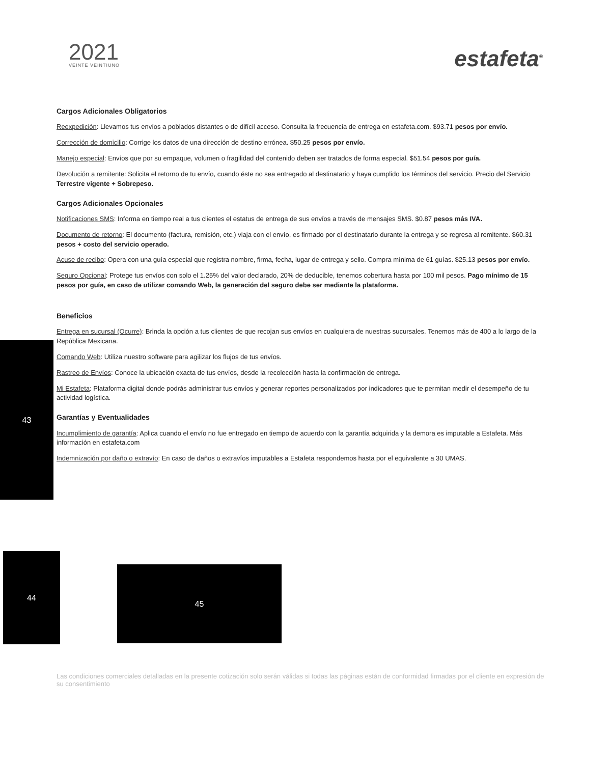2021
VEINTE VEINTIUNO
estafeta<sup>®</sup>
Cargos Adicionales Obligatorios
Reexpedición: Llevamos tus envíos a poblados distantes o de difícil acceso. Consulta la frecuencia de entrega en estafeta.com. $93.71 pesos por envío.
Corrección de domicilio: Corrige los datos de una dirección de destino errónea. $50.25 pesos por envío.
Manejo especial: Envíos que por su empaque, volumen o fragilidad del contenido deben ser tratados de forma especial. $51.54 pesos por guía.
Devolución a remitente: Solicita el retorno de tu envío, cuando éste no sea entregado al destinatario y haya cumplido los términos del servicio. Precio del Servicio Terrestre vigente + Sobrepeso.
Cargos Adicionales Opcionales
Notificaciones SMS: Informa en tiempo real a tus clientes el estatus de entrega de sus envíos a través de mensajes SMS. $0.87 pesos más IVA.
Documento de retorno: El documento (factura, remisión, etc.) viaja con el envío, es firmado por el destinatario durante la entrega y se regresa al remitente. $60.31 pesos + costo del servicio operado.
Acuse de recibo: Opera con una guía especial que registra nombre, firma, fecha, lugar de entrega y sello. Compra mínima de 61 guías. $25.13 pesos por envío.
Seguro Opcional: Protege tus envíos con solo el 1.25% del valor declarado, 20% de deducible, tenemos cobertura hasta por 100 mil pesos. Pago mínimo de 15 pesos por guía, en caso de utilizar comando Web, la generación del seguro debe ser mediante la plataforma.
Beneficios
Entrega en sucursal (Ocurre): Brinda la opción a tus clientes de que recojan sus envíos en cualquiera de nuestras sucursales. Tenemos más de 400 a lo largo de la República Mexicana.
Comando Web: Utiliza nuestro software para agilizar los flujos de tus envíos.
Rastreo de Envíos: Conoce la ubicación exacta de tus envíos, desde la recolección hasta la confirmación de entrega.
Mi Estafeta: Plataforma digital donde podrás administrar tus envíos y generar reportes personalizados por indicadores que te permitan medir el desempeño de tu actividad logística.
Garantías y Eventualidades
Incumplimiento de garantía: Aplica cuando el envío no fue entregado en tiempo de acuerdo con la garantía adquirida y la demora es imputable a Estafeta. Más información en estafeta.com
Indemnización por daño o extravío: En caso de daños o extravíos imputables a Estafeta respondemos hasta por el equivalente a 30 UMAS.
43
44
45
Las condiciones comerciales detalladas en la presente cotización solo serán válidas si todas las páginas están de conformidad firmadas por el cliente en expresión de su consentimiento